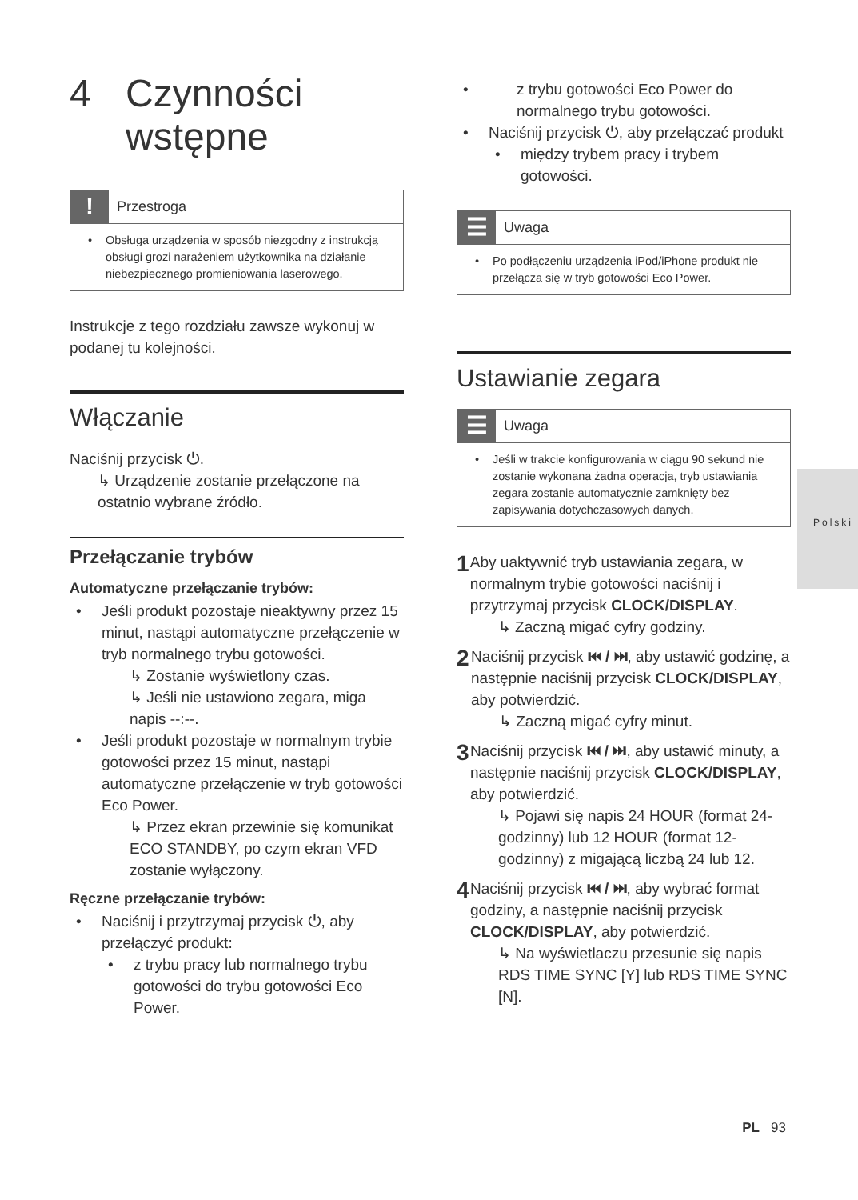4 Czynności
wstępne
!
Przestroga
Obsługa urządzenia w sposób niezgodny z instrukcją obsługi grozi narażeniem użytkownika na działanie niebezpiecznego promieniowania laserowego.
Instrukcje z tego rozdziału zawsze wykonuj w podanej tu kolejności.
Włączanie
Naciśnij przycisk ⏻.
↳ Urządzenie zostanie przełączone na ostatnio wybrane źródło.
Przełączanie trybów
Automatyczne przełączanie trybów:
Jeśli produkt pozostaje nieaktywny przez 15 minut, nastąpi automatyczne przełączenie w tryb normalnego trybu gotowości.
↳ Zostanie wyświetlony czas.
↳ Jeśli nie ustawiono zegara, miga napis --:--.
Jeśli produkt pozostaje w normalnym trybie gotowości przez 15 minut, nastąpi automatyczne przełączenie w tryb gotowości Eco Power.
↳ Przez ekran przewinie się komunikat ECO STANDBY, po czym ekran VFD zostanie wyłączony.
Ręczne przełączanie trybów:
Naciśnij i przytrzymaj przycisk ⏻, aby przełączyć produkt:
z trybu pracy lub normalnego trybu gotowości do trybu gotowości Eco Power.
z trybu gotowości Eco Power do normalnego trybu gotowości.
Naciśnij przycisk ⏻, aby przełączać produkt
między trybem pracy i trybem gotowości.
☰
Uwaga
Po podłączeniu urządzenia iPod/iPhone produkt nie przełącza się w tryb gotowości Eco Power.
Ustawianie zegara
☰
Uwaga
Jeśli w trakcie konfigurowania w ciągu 90 sekund nie zostanie wykonana żadna operacja, tryb ustawiania zegara zostanie automatycznie zamknięty bez zapisywania dotychczasowych danych.
1
Aby uaktywnić tryb ustawiania zegara, w normalnym trybie gotowości naciśnij i przytrzymaj przycisk CLOCK/DISPLAY.
↳ Zaczną migać cyfry godziny.
2
Naciśnij przycisk ⏮ / ⏭, aby ustawić godzinę, a następnie naciśnij przycisk CLOCK/DISPLAY, aby potwierdzić.
↳ Zaczną migać cyfry minut.
3
Naciśnij przycisk ⏮ / ⏭, aby ustawić minuty, a następnie naciśnij przycisk CLOCK/DISPLAY, aby potwierdzić.
↳ Pojawi się napis 24 HOUR (format 24-godzinny) lub 12 HOUR (format 12-godzinny) z migającą liczbą 24 lub 12.
4
Naciśnij przycisk ⏮ / ⏭, aby wybrać format godziny, a następnie naciśnij przycisk CLOCK/DISPLAY, aby potwierdzić.
↳ Na wyświetlaczu przesunie się napis RDS TIME SYNC [Y] lub RDS TIME SYNC [N].
Polski
PL 93